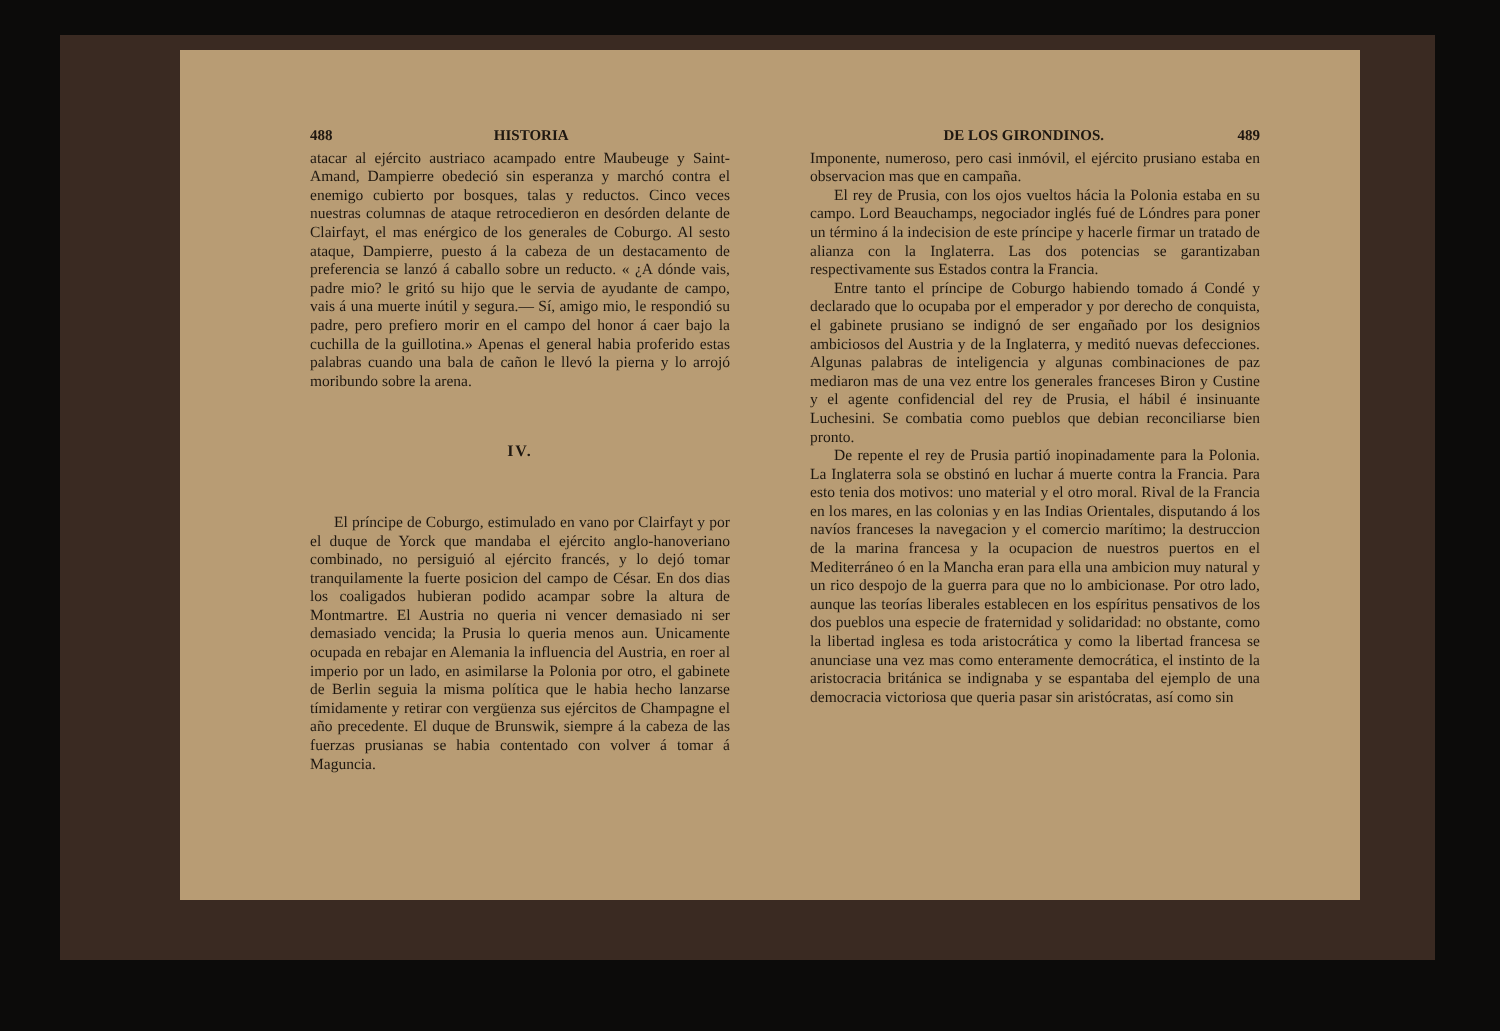488 HISTORIA
atacar al ejército austriaco acampado entre Maubeuge y Saint-Amand, Dampierre obedeció sin esperanza y marchó contra el enemigo cubierto por bosques, talas y reductos. Cinco veces nuestras columnas de ataque retrocedieron en desórden delante de Clairfayt, el mas enérgico de los generales de Coburgo. Al sesto ataque, Dampierre, puesto á la cabeza de un destacamento de preferencia se lanzó á caballo sobre un reducto. « ¿A dónde vais, padre mio? le gritó su hijo que le servia de ayudante de campo, vais á una muerte inútil y segura.— Sí, amigo mio, le respondió su padre, pero prefiero morir en el campo del honor á caer bajo la cuchilla de la guillotina.» Apenas el general habia proferido estas palabras cuando una bala de cañon le llevó la pierna y lo arrojó moribundo sobre la arena.
IV.
El príncipe de Coburgo, estimulado en vano por Clairfayt y por el duque de Yorck que mandaba el ejército anglo-hanoveriano combinado, no persiguió al ejército francés, y lo dejó tomar tranquilamente la fuerte posicion del campo de César. En dos dias los coaligados hubieran podido acampar sobre la altura de Montmartre. El Austria no queria ni vencer demasiado ni ser demasiado vencida; la Prusia lo queria menos aun. Unicamente ocupada en rebajar en Alemania la influencia del Austria, en roer al imperio por un lado, en asimilarse la Polonia por otro, el gabinete de Berlin seguia la misma política que le habia hecho lanzarse tímidamente y retirar con vergüenza sus ejércitos de Champagne el año precedente. El duque de Brunswik, siempre á la cabeza de las fuerzas prusianas se habia contentado con volver á tomar á Maguncia.
DE LOS GIRONDINOS. 489
Imponente, numeroso, pero casi inmóvil, el ejército prusiano estaba en observacion mas que en campaña.
El rey de Prusia, con los ojos vueltos hácia la Polonia estaba en su campo. Lord Beauchamps, negociador inglés fué de Lóndres para poner un término á la indecision de este príncipe y hacerle firmar un tratado de alianza con la Inglaterra. Las dos potencias se garantizaban respectivamente sus Estados contra la Francia.
Entre tanto el príncipe de Coburgo habiendo tomado á Condé y declarado que lo ocupaba por el emperador y por derecho de conquista, el gabinete prusiano se indignó de ser engañado por los designios ambiciosos del Austria y de la Inglaterra, y meditó nuevas defecciones. Algunas palabras de inteligencia y algunas combinaciones de paz mediaron mas de una vez entre los generales franceses Biron y Custine y el agente confidencial del rey de Prusia, el hábil é insinuante Luchesini. Se combatia como pueblos que debian reconciliarse bien pronto.
De repente el rey de Prusia partió inopinadamente para la Polonia. La Inglaterra sola se obstinó en luchar á muerte contra la Francia. Para esto tenia dos motivos: uno material y el otro moral. Rival de la Francia en los mares, en las colonias y en las Indias Orientales, disputando á los navíos franceses la navegacion y el comercio marítimo; la destruccion de la marina francesa y la ocupacion de nuestros puertos en el Mediterráneo ó en la Mancha eran para ella una ambicion muy natural y un rico despojo de la guerra para que no lo ambicionase. Por otro lado, aunque las teorías liberales establecen en los espíritus pensativos de los dos pueblos una especie de fraternidad y solidaridad: no obstante, como la libertad inglesa es toda aristocrática y como la libertad francesa se anunciase una vez mas como enteramente democrática, el instinto de la aristocracia británica se indignaba y se espantaba del ejemplo de una democracia victoriosa que queria pasar sin aristócratas, así como sin